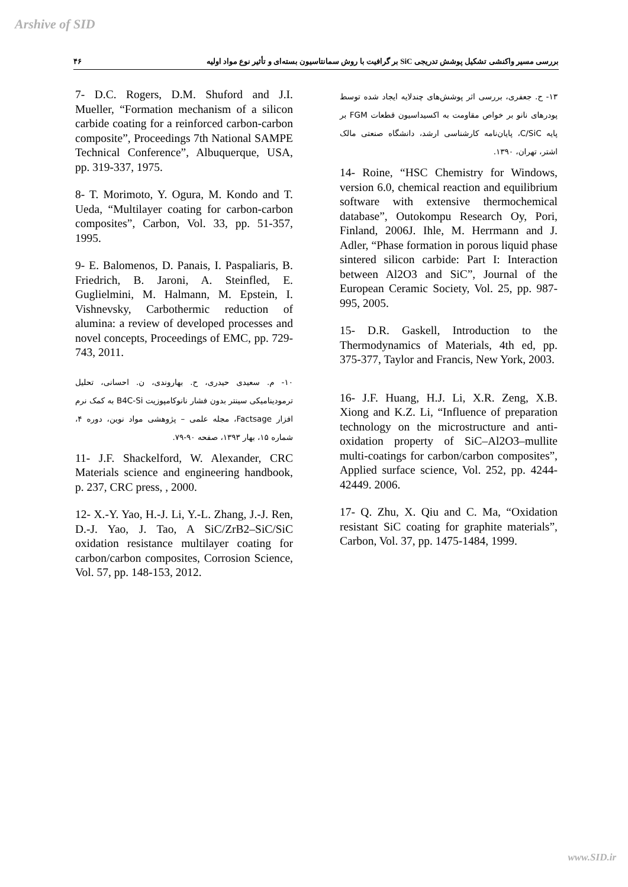Arshive of SID
بررسی مسیر واکنشی تشکیل پوشش تدریجی SiC بر گرافیت با روش سمانتاسیون بسته‌ای و تأثیر نوع مواد اولیه ۴۶
7- D.C. Rogers, D.M. Shuford and J.I. Mueller, “Formation mechanism of a silicon carbide coating for a reinforced carbon-carbon composite”, Proceedings 7th National SAMPE Technical Conference”, Albuquerque, USA, pp. 319-337, 1975.
8- T. Morimoto, Y. Ogura, M. Kondo and T. Ueda, “Multilayer coating for carbon-carbon composites”, Carbon, Vol. 33, pp. 51-357, 1995.
9- E. Balomenos, D. Panais, I. Paspaliaris, B. Friedrich, B. Jaroni, A. Steinfled, E. Guglielmini, M. Halmann, M. Epstein, I. Vishnevsky, Carbothermic reduction of alumina: a review of developed processes and novel concepts, Proceedings of EMC, pp. 729-743, 2011.
۱۰- م. سعیدی حیدری، ح. بهاروندی، ن. احسانی، تحلیل ترمودینامیکی سینتر بدون فشار نانوکامپوزیت B4C-Si به کمک نرم افزار Factsage، مجله علمی – پژوهشی مواد نوین، دوره ۴، شماره ۱۵، بهار ۱۳۹۳، صفحه ۹۰-۷۹.
11- J.F. Shackelford, W. Alexander, CRC Materials science and engineering handbook, p. 237, CRC press, , 2000.
12- X.-Y. Yao, H.-J. Li, Y.-L. Zhang, J.-J. Ren, D.-J. Yao, J. Tao, A SiC/ZrB2–SiC/SiC oxidation resistance multilayer coating for carbon/carbon composites, Corrosion Science, Vol. 57, pp. 148-153, 2012.
۱۳- ح. جعفری، بررسی اثر پوشش‌های چندلایه ایجاد شده توسط پودرهای نانو بر خواص مقاومت به اکسیداسیون قطعات FGM بر پایه C/SiC، پایان‌نامه کارشناسی ارشد، دانشگاه صنعتی مالک اشتر، تهران، ۱۳۹۰.
14- Roine, “HSC Chemistry for Windows, version 6.0, chemical reaction and equilibrium software with extensive thermochemical database”, Outokompu Research Oy, Pori, Finland, 2006J. Ihle, M. Herrmann and J. Adler, “Phase formation in porous liquid phase sintered silicon carbide: Part I: Interaction between Al2O3 and SiC”, Journal of the European Ceramic Society, Vol. 25, pp. 987-995, 2005.
15- D.R. Gaskell, Introduction to the Thermodynamics of Materials, 4th ed, pp. 375-377, Taylor and Francis, New York, 2003.
16- J.F. Huang, H.J. Li, X.R. Zeng, X.B. Xiong and K.Z. Li, “Influence of preparation technology on the microstructure and anti-oxidation property of SiC–Al2O3–mullite multi-coatings for carbon/carbon composites”, Applied surface science, Vol. 252, pp. 4244-42449. 2006.
17- Q. Zhu, X. Qiu and C. Ma, “Oxidation resistant SiC coating for graphite materials”, Carbon, Vol. 37, pp. 1475-1484, 1999.
www.SID.ir